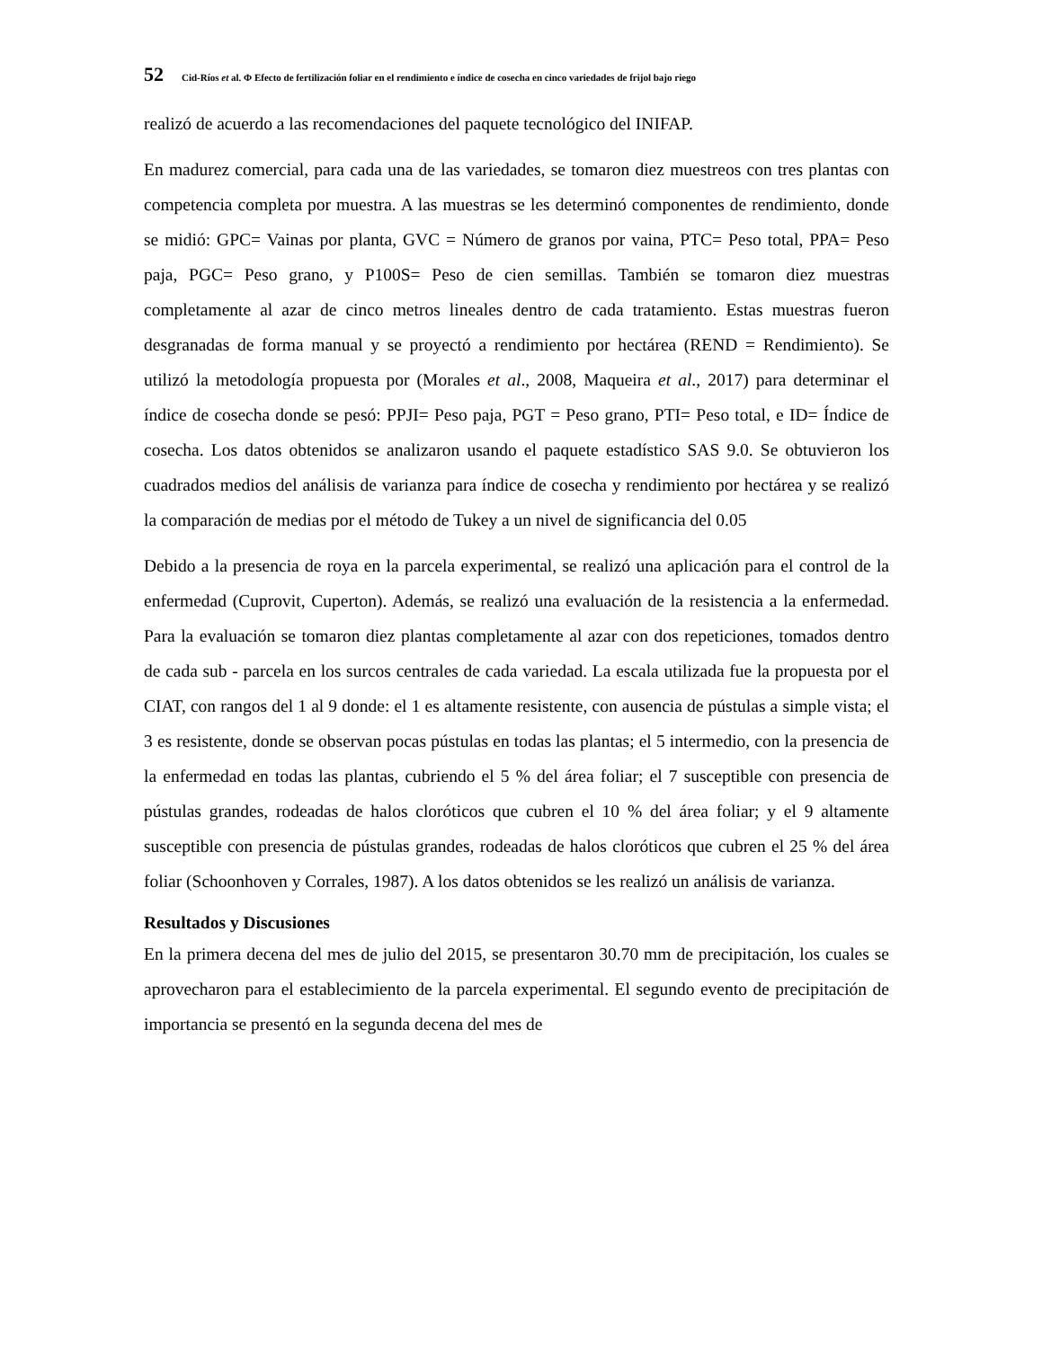52 Cid-Ríos et al. Φ Efecto de fertilización foliar en el rendimiento e índice de cosecha en cinco variedades de frijol bajo riego
realizó de acuerdo a las recomendaciones del paquete tecnológico del INIFAP.
En madurez comercial, para cada una de las variedades, se tomaron diez muestreos con tres plantas con competencia completa por muestra. A las muestras se les determinó componentes de rendimiento, donde se midió: GPC= Vainas por planta, GVC = Número de granos por vaina, PTC= Peso total, PPA= Peso paja, PGC= Peso grano, y P100S= Peso de cien semillas. También se tomaron diez muestras completamente al azar de cinco metros lineales dentro de cada tratamiento. Estas muestras fueron desgranadas de forma manual y se proyectó a rendimiento por hectárea (REND = Rendimiento). Se utilizó la metodología propuesta por (Morales et al., 2008, Maqueira et al., 2017) para determinar el índice de cosecha donde se pesó: PPJI= Peso paja, PGT = Peso grano, PTI= Peso total, e ID= Índice de cosecha. Los datos obtenidos se analizaron usando el paquete estadístico SAS 9.0. Se obtuvieron los cuadrados medios del análisis de varianza para índice de cosecha y rendimiento por hectárea y se realizó la comparación de medias por el método de Tukey a un nivel de significancia del 0.05
Debido a la presencia de roya en la parcela experimental, se realizó una aplicación para el control de la enfermedad (Cuprovit, Cuperton). Además, se realizó una evaluación de la resistencia a la enfermedad. Para la evaluación se tomaron diez plantas completamente al azar con dos repeticiones, tomados dentro de cada sub - parcela en los surcos centrales de cada variedad. La escala utilizada fue la propuesta por el CIAT, con rangos del 1 al 9 donde: el 1 es altamente resistente, con ausencia de pústulas a simple vista; el 3 es resistente, donde se observan pocas pústulas en todas las plantas; el 5 intermedio, con la presencia de la enfermedad en todas las plantas, cubriendo el 5 % del área foliar; el 7 susceptible con presencia de pústulas grandes, rodeadas de halos cloróticos que cubren el 10 % del área foliar; y el 9 altamente susceptible con presencia de pústulas grandes, rodeadas de halos cloróticos que cubren el 25 % del área foliar (Schoonhoven y Corrales, 1987). A los datos obtenidos se les realizó un análisis de varianza.
Resultados y Discusiones
En la primera decena del mes de julio del 2015, se presentaron 30.70 mm de precipitación, los cuales se aprovecharon para el establecimiento de la parcela experimental. El segundo evento de precipitación de importancia se presentó en la segunda decena del mes de